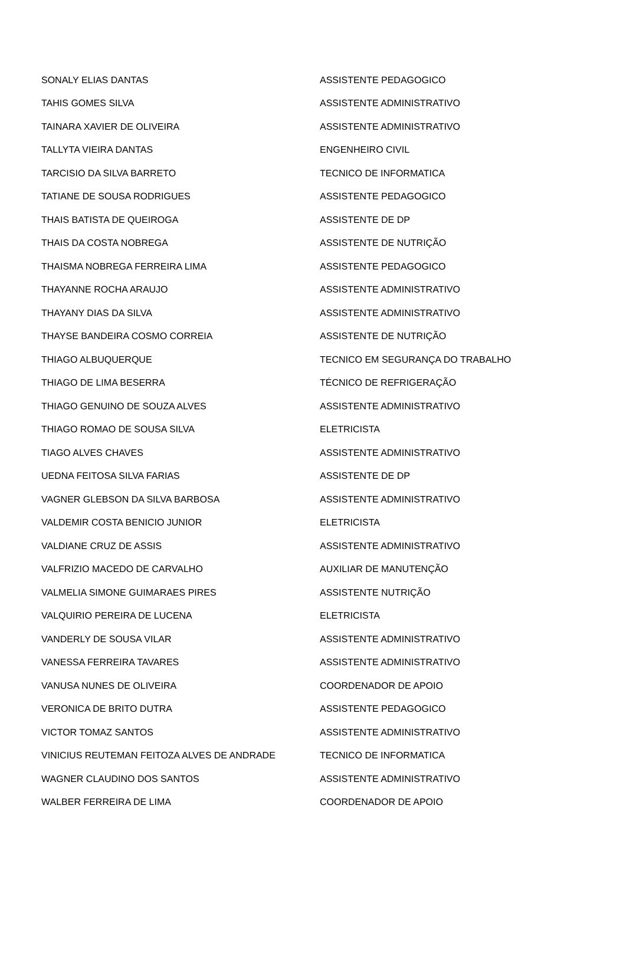| SONALY ELIAS DANTAS | ASSISTENTE PEDAGOGICO |
| TAHIS GOMES SILVA | ASSISTENTE ADMINISTRATIVO |
| TAINARA XAVIER DE OLIVEIRA | ASSISTENTE ADMINISTRATIVO |
| TALLYTA VIEIRA DANTAS | ENGENHEIRO CIVIL |
| TARCISIO DA SILVA BARRETO | TECNICO DE INFORMATICA |
| TATIANE DE SOUSA RODRIGUES | ASSISTENTE PEDAGOGICO |
| THAIS BATISTA DE QUEIROGA | ASSISTENTE DE DP |
| THAIS DA COSTA NOBREGA | ASSISTENTE DE NUTRIÇÃO |
| THAISMA NOBREGA FERREIRA LIMA | ASSISTENTE PEDAGOGICO |
| THAYANNE ROCHA ARAUJO | ASSISTENTE ADMINISTRATIVO |
| THAYANY DIAS DA SILVA | ASSISTENTE ADMINISTRATIVO |
| THAYSE BANDEIRA COSMO CORREIA | ASSISTENTE DE NUTRIÇÃO |
| THIAGO ALBUQUERQUE | TECNICO EM SEGURANÇA DO TRABALHO |
| THIAGO DE LIMA BESERRA | TÉCNICO DE REFRIGERAÇÃO |
| THIAGO GENUINO DE SOUZA ALVES | ASSISTENTE ADMINISTRATIVO |
| THIAGO ROMAO DE SOUSA SILVA | ELETRICISTA |
| TIAGO ALVES CHAVES | ASSISTENTE ADMINISTRATIVO |
| UEDNA FEITOSA SILVA FARIAS | ASSISTENTE DE DP |
| VAGNER GLEBSON DA SILVA BARBOSA | ASSISTENTE ADMINISTRATIVO |
| VALDEMIR COSTA BENICIO JUNIOR | ELETRICISTA |
| VALDIANE CRUZ DE ASSIS | ASSISTENTE ADMINISTRATIVO |
| VALFRIZIO MACEDO DE CARVALHO | AUXILIAR DE MANUTENÇÃO |
| VALMELIA SIMONE GUIMARAES PIRES | ASSISTENTE NUTRIÇÃO |
| VALQUIRIO PEREIRA DE LUCENA | ELETRICISTA |
| VANDERLY DE SOUSA VILAR | ASSISTENTE ADMINISTRATIVO |
| VANESSA FERREIRA TAVARES | ASSISTENTE ADMINISTRATIVO |
| VANUSA NUNES DE OLIVEIRA | COORDENADOR DE APOIO |
| VERONICA DE BRITO DUTRA | ASSISTENTE PEDAGOGICO |
| VICTOR TOMAZ SANTOS | ASSISTENTE ADMINISTRATIVO |
| VINICIUS REUTEMAN FEITOZA ALVES DE ANDRADE | TECNICO DE INFORMATICA |
| WAGNER CLAUDINO DOS SANTOS | ASSISTENTE ADMINISTRATIVO |
| WALBER FERREIRA DE LIMA | COORDENADOR DE APOIO |